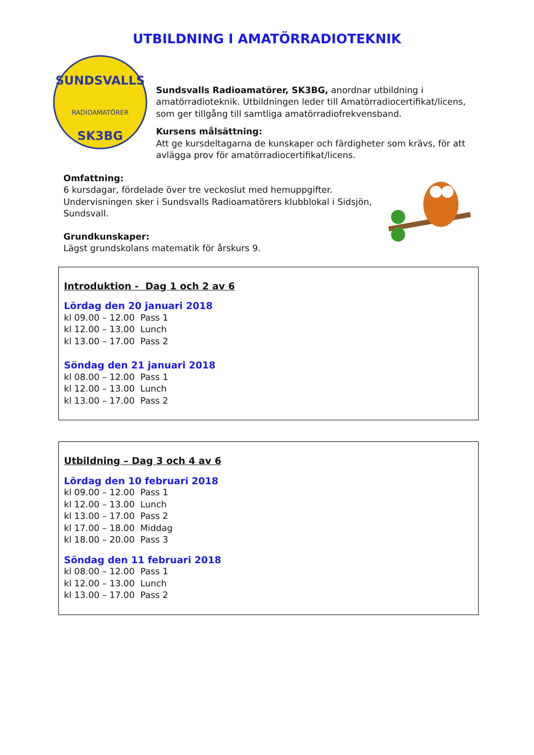UTBILDNING I AMATÖRRADIOTEKNIK
SUNDSVALLS
RADIOAMATÖRER
SK3BG
Sundsvalls Radioamatörer, SK3BG, anordnar utbildning i amatörradioteknik. Utbildningen leder till Amatörradiocertifikat/licens, som ger tillgång till samtliga amatörradiofrekvensband.
Kursens målsättning:
Att ge kursdeltagarna de kunskaper och färdigheter som krävs, för att avlägga prov för amatörradiocertifikat/licens.
Omfattning:
6 kursdagar, fördelade över tre veckoslut med hemuppgifter.
Undervisningen sker i Sundsvalls Radioamatörers klubblokal i Sidsjön,
Sundsvall.
Grundkunskaper:
Lägst grundskolans matematik för årskurs 9.
Introduktion - Dag 1 och 2 av 6
Lördag den 20 januari 2018
kl 09.00 – 12.00 Pass 1
kl 12.00 – 13.00 Lunch
kl 13.00 – 17.00 Pass 2
Söndag den 21 januari 2018
kl 08.00 – 12.00 Pass 1
kl 12.00 – 13.00 Lunch
kl 13.00 – 17.00 Pass 2
Utbildning – Dag 3 och 4 av 6
Lördag den 10 februari 2018
kl 09.00 – 12.00 Pass 1
kl 12.00 – 13.00 Lunch
kl 13.00 – 17.00 Pass 2
kl 17.00 – 18.00 Middag
kl 18.00 – 20.00 Pass 3
Söndag den 11 februari 2018
kl 08.00 – 12.00 Pass 1
kl 12.00 – 13.00 Lunch
kl 13.00 – 17.00 Pass 2